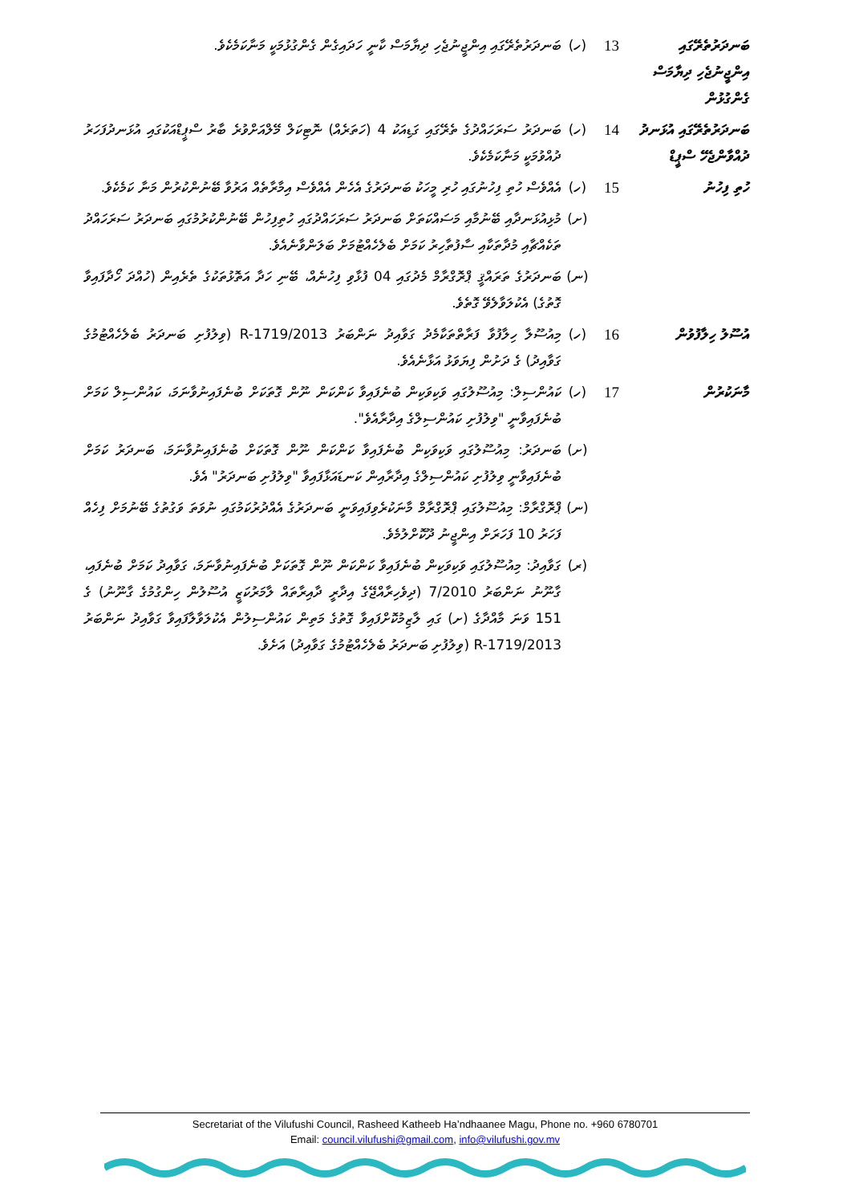| ބަނދަރުތެރޭގައި އިންޖީނުޖެހި ދިޔާމަސް ގެންގުޅުން | 13 | (ހ) | ބަނދަރުތެރޭގައި އިންޖީނުޖެހި ދިޔާމަސް ކާނީ ހަދައިގެން ގެންގުޅުމަކީ މަނާކަމެކެވެ. |
| ބަނދަރުތެރޭގައި އުޅަނދު ދުއްވާންޖެހޭ ސްޕީޑް | 14 | (ހ) | ބަނދަރު ސަރަހައްދުގެ ތެރޭގައި ގަޑިއަކު 4 (ހަތަރެއް) ނޮޓިކަލް މޭލްއަށްވުރެ ބާރު ސްޕީޑްއަކުގައި އުޅަނދުފަހަރު ދުއްވުމަކީ މަނާކަމެކެވެ. |
| ހުތި ފިހުނު | 15 | (ހ) | އެއްވެސް ހުތި ފިހުނުގައި ހުރި މީހަކު ބަނދަރުގެ އެހެން އެއްވެސް އިމާރާތެއް އަރުވާ ބޭނުންކުރުން މަނާ ކަމެކެވެ. |
| | | (ށ) | މުޅިއުޅަނދާއި ބޭނުމާއި މަސައްކަތަށް ބަނދަރު ސަރަހައްދުގައި ހުތިފިހުން ބޭނުންކުރުމުގައި ބަނދަރު ސަރަހައްދު ތަކެއްޗާއި މުދާތަކާއި ސާފުތާހިރު ކަމަށް ބެލެހެއްޓުމަށް ބަލަންވާނެއެވެ. |
| | | (ނ) | ބަނދަރުގެ ތަރައްޤީ ޕްރޮގްރާމް މެދުގައި 04 ފުޅާވި ފިހުނެއް، ބޭނި ހަދާ އަތޮޅުތަކުގެ ތެރެއިން (ހުއްދަ ހޯދާފައިވާ ގޮތުގެ) އެކުލަވާލެވޭ ގޮތެވެ. |
| އުސޫލު ހިލާފުވުން | 16 | (ހ) | މިއުސޫލާ ހިލާފުވާ ފަރާތްތަކާމެދު ގަވާއިދު ނަންބަރު 2013/R-1719 (ވިލުފުށި ބަނދަރު ބެލެހެއްޓުމުގެ ގަވާއިދު) ގެ ދަށުން ފިޔަވަޅު އަޅާނެއެވެ. |
| މާނަކުރުން | 17 | (ހ) | ކައުންސިލް: މިއުސޫލުގައި ވަކިވަކިން ބުނެފައިވާ ކަންކަން ނޫން ގޮތަކަށް ބުނެފައިނުވާނަމަ، ކައުންސިލް ކަމަށް ބުނެފައިވާނީ "ވިލުފުށި ކައުންސިލްގެ އިދާރާއެވެ". |
| | | (ށ) | ބަނދަރު: މިއުސޫލުގައި ވަކިވަކިން ބުނެފައިވާ ކަންކަން ނޫން ގޮތަކަށް ބުނެފައިނުވާނަމަ، ބަނދަރު ކަމަށް ބުނެފައިވާނީ ވިލުފުށި ކައުންސިލްގެ އިދާރާއިން ކަނޑައަޅާފައިވާ "ވިލުފުށި ބަނދަރު" އެވެ. |
| | | (ނ) | ޕްރޮގްރާމް: މިއުސޫލުގައި ޕްރޮގްރާމް މާނަކުރެވިފައިވަނީ ބަނދަރުގެ އެއްދުރުކަމުގައި ނުވަތަ ވަގުތުގެ ބޭނުމަށް ފިހެއް ފަހަރު 10 ފަހަރަށް އިންޖީނު ދޫކޮށްލުމެވެ. |
| | | (ރ) | ގަވާއިދު: މިއުސޫލުގައި ވަކިވަކިން ބުނެފައިވާ ކަންކަން ނޫން ގޮތަކަށް ބުނެފައިނުވާނަމަ، ގަވާއިދު ކަމަށް ބުނެފައި، ގާނޫނު ނަންބަރު 7/2010 (ދިވެހިރާއްޖޭގެ އިދާރީ ދާއިރާތައް ލާމަރުކަޒީ އުސޫލުން ހިންގުމުގެ ގާނޫނު) ގެ 151 ވަނަ މާއްދާގެ (ށ) ގައި ލާޒިމުކޮށްފައިވާ ގޮތުގެ މަތިން ކައުންސިލުން އެކުލަވާލާފައިވާ ގަވާއިދު ނަންބަރު 2013/R-1719 (ވިލުފުށި ބަނދަރު ބެލެހެއްޓުމުގެ ގަވާއިދު) އަށެވެ. |
Secretariat of the Vilufushi Council, Rasheed Katheeb Ha’ndhaanee Magu, Phone no. +960 6780701
Email: council.vilufushi@gmail.com, info@vilufushi.gov.mv